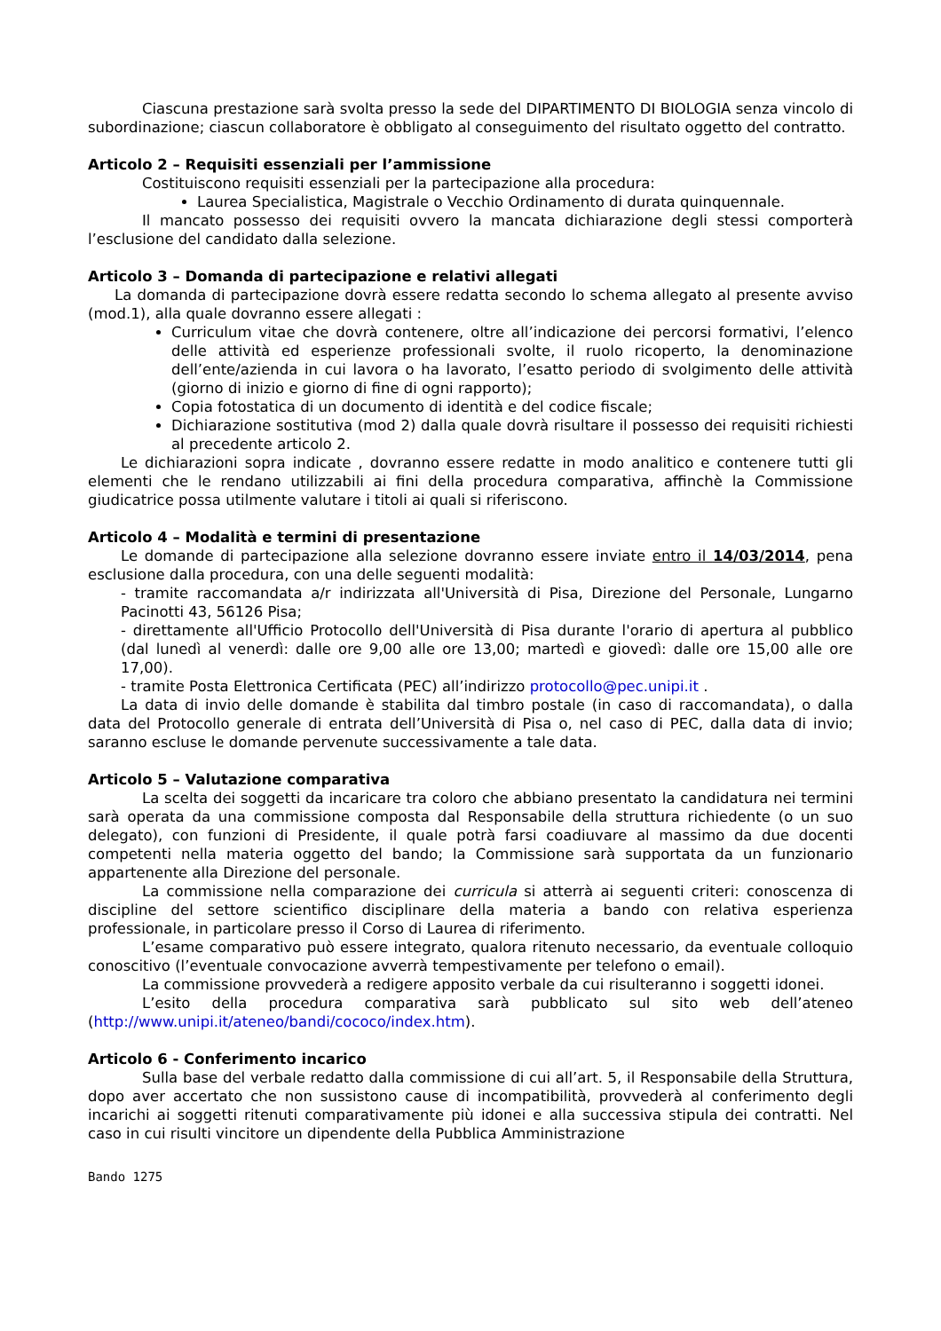Ciascuna prestazione sarà svolta presso la sede del DIPARTIMENTO DI BIOLOGIA senza vincolo di subordinazione; ciascun collaboratore è obbligato al conseguimento del risultato oggetto del contratto.
Articolo 2 – Requisiti essenziali per l’ammissione
Costituiscono requisiti essenziali per la partecipazione alla procedura:
Laurea Specialistica, Magistrale o Vecchio Ordinamento di durata quinquennale.
Il mancato possesso dei requisiti ovvero la mancata dichiarazione degli stessi comporterà l’esclusione del candidato dalla selezione.
Articolo 3 – Domanda di partecipazione e relativi allegati
La domanda di partecipazione dovrà essere redatta secondo lo schema allegato al presente avviso (mod.1), alla quale dovranno essere allegati :
Curriculum vitae che dovrà contenere, oltre all’indicazione dei percorsi formativi, l’elenco delle attività ed esperienze professionali svolte, il ruolo ricoperto, la denominazione dell’ente/azienda in cui lavora o ha lavorato, l’esatto periodo di svolgimento delle attività (giorno di inizio e giorno di fine di ogni rapporto);
Copia fotostatica di un documento di identità e del codice fiscale;
Dichiarazione sostitutiva (mod 2) dalla quale dovrà risultare il possesso dei requisiti richiesti al precedente articolo 2.
Le dichiarazioni sopra indicate , dovranno essere redatte in modo analitico e contenere tutti gli elementi che le rendano utilizzabili ai fini della procedura comparativa, affinchè la Commissione giudicatrice possa utilmente valutare i titoli ai quali si riferiscono.
Articolo 4 – Modalità e termini di presentazione
Le domande di partecipazione alla selezione dovranno essere inviate entro il 14/03/2014, pena esclusione dalla procedura, con una delle seguenti modalità:
- tramite raccomandata a/r indirizzata all'Università di Pisa, Direzione del Personale, Lungarno Pacinotti 43, 56126 Pisa;
- direttamente all'Ufficio Protocollo dell'Università di Pisa durante l'orario di apertura al pubblico (dal lunedì al venerdì: dalle ore 9,00 alle ore 13,00; martedì e giovedì: dalle ore 15,00 alle ore 17,00).
- tramite Posta Elettronica Certificata (PEC) all’indirizzo protocollo@pec.unipi.it .
La data di invio delle domande è stabilita dal timbro postale (in caso di raccomandata), o dalla data del Protocollo generale di entrata dell’Università di Pisa o, nel caso di PEC, dalla data di invio; saranno escluse le domande pervenute successivamente a tale data.
Articolo 5 – Valutazione comparativa
La scelta dei soggetti da incaricare tra coloro che abbiano presentato la candidatura nei termini sarà operata da una commissione composta dal Responsabile della struttura richiedente (o un suo delegato), con funzioni di Presidente, il quale potrà farsi coadiuvare al massimo da due docenti competenti nella materia oggetto del bando; la Commissione sarà supportata da un funzionario appartenente alla Direzione del personale.
La commissione nella comparazione dei curricula si atterrà ai seguenti criteri: conoscenza di discipline del settore scientifico disciplinare della materia a bando con relativa esperienza professionale, in particolare presso il Corso di Laurea di riferimento.
L’esame comparativo può essere integrato, qualora ritenuto necessario, da eventuale colloquio conoscitivo (l’eventuale convocazione avverrà tempestivamente per telefono o email).
La commissione provvederà a redigere apposito verbale da cui risulteranno i soggetti idonei.
L’esito della procedura comparativa sarà pubblicato sul sito web dell’ateneo (http://www.unipi.it/ateneo/bandi/cococo/index.htm).
Articolo 6 - Conferimento incarico
Sulla base del verbale redatto dalla commissione di cui all’art. 5, il Responsabile della Struttura, dopo aver accertato che non sussistono cause di incompatibilità, provvederà al conferimento degli incarichi ai soggetti ritenuti comparativamente più idonei e alla successiva stipula dei contratti. Nel caso in cui risulti vincitore un dipendente della Pubblica Amministrazione
Bando 1275